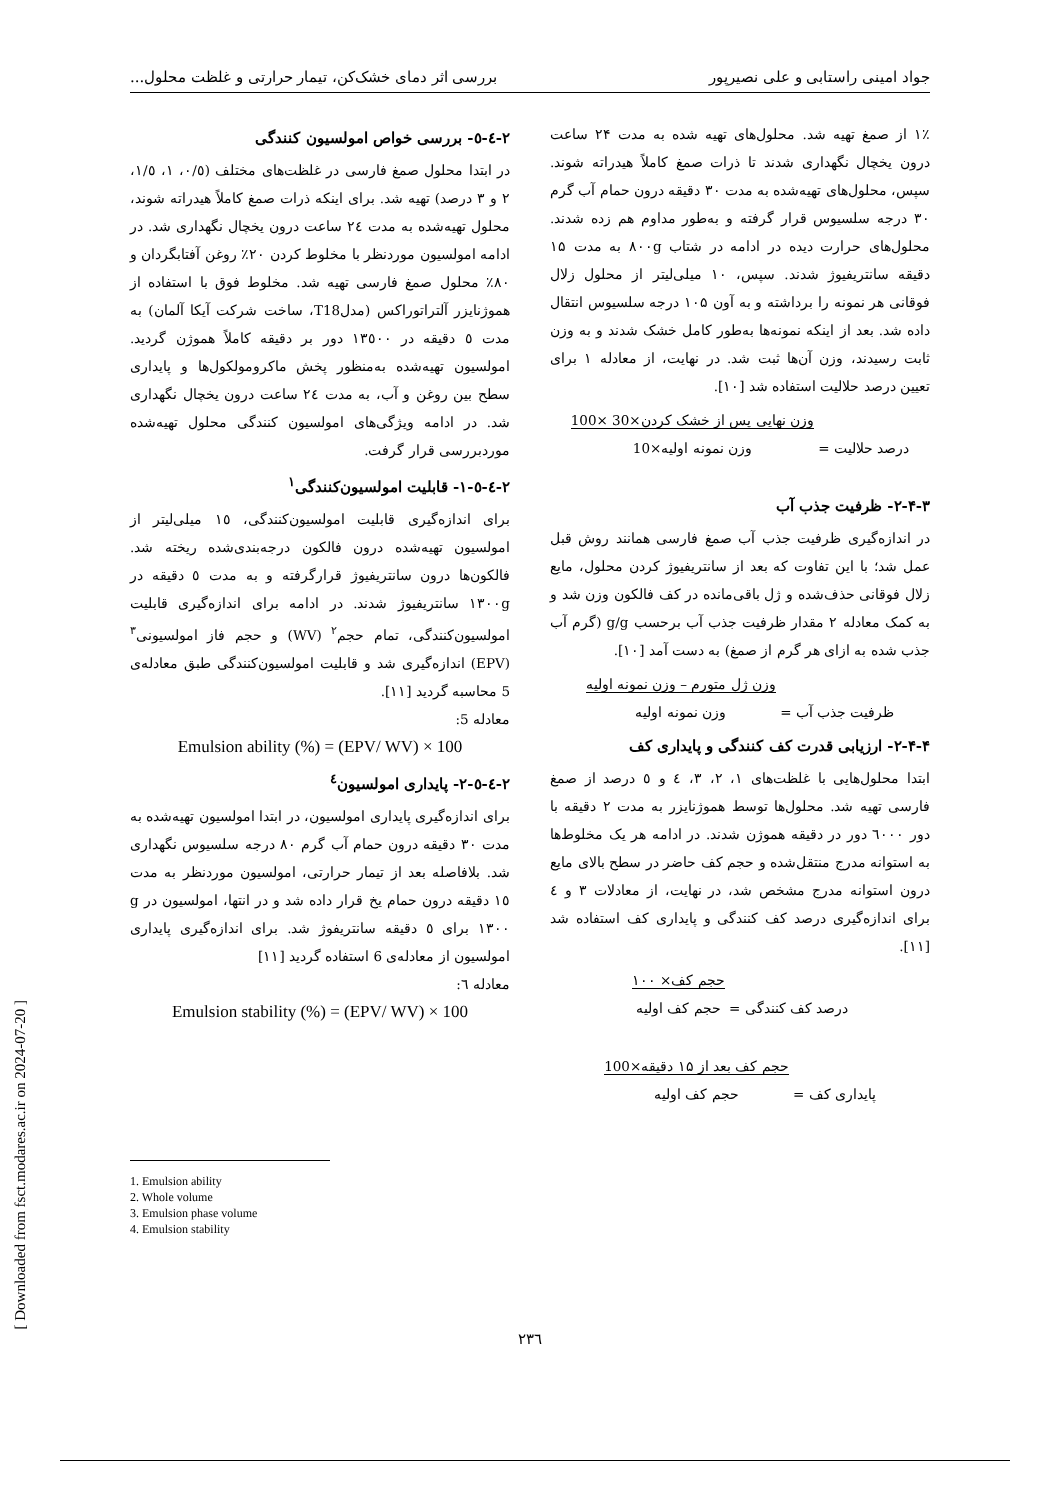جواد امینی راستابی و علی نصیرپور بررسی اثر دمای خشک‌کن، تیمار حرارتی و غلظت محلول...
۱٪ از صمغ تهیه شد. محلول‌های تهیه شده به مدت ۲۴ ساعت درون یخچال نگهداری شدند تا ذرات صمغ کاملاً هیدراته شوند. سپس، محلول‌های تهیه‌شده به مدت ۳۰ دقیقه درون حمام آب گرم ۳۰ درجه سلسیوس قرار گرفته و به‌طور مداوم هم زده شدند. محلول‌های حرارت دیده در ادامه در شتاب ۸۰۰g به مدت ۱۵ دقیقه سانتریفیوژ شدند. سپس، ۱۰ میلی‌لیتر از محلول زلال فوقانی هر نمونه را برداشته و به آون ۱۰۵ درجه سلسیوس انتقال داده شد. بعد از اینکه نمونه‌ها به‌طور کامل خشک شدند و به وزن ثابت رسیدند، وزن آن‌ها ثبت شد. در نهایت، از معادله ۱ برای تعیین درصد حلالیت استفاده شد [۱۰].
درصد حلالیت = وزن نهایی پس از خشک کردن×30 ×100
وزن نمونه اولیه×10
۲-۴-۳- ظرفیت جذب آب
در اندازه‌گیری ظرفیت جذب آب صمغ فارسی همانند روش قبل عمل شد؛ با این تفاوت که بعد از سانتریفیوژ کردن محلول، مایع زلال فوقانی حذف‌شده و ژل باقی‌مانده در کف فالکون وزن شد و به کمک معادله ۲ مقدار ظرفیت جذب آب برحسب g/g (گرم آب جذب شده به ازای هر گرم از صمغ) به دست آمد [۱۰].
ظرفیت جذب آب = وزن ژل متورم – وزن نمونه اولیه
وزن نمونه اولیه
۲-۴-۴- ارزیابی قدرت کف کنندگی و پایداری کف
ابتدا محلول‌هایی با غلظت‌های ۱، ۲، ۳، ٤ و ٥ درصد از صمغ فارسی تهیه شد. محلول‌ها توسط هموژنایزر به مدت ۲ دقیقه با دور ٦۰۰۰ دور در دقیقه هموژن شدند. در ادامه هر یک مخلوط‌ها به استوانه مدرج منتقل‌شده و حجم کف حاضر در سطح بالای مایع درون استوانه مدرج مشخص شد، در نهایت، از معادلات ۳ و ٤ برای اندازه‌گیری درصد کف کنندگی و پایداری کف استفاده شد [۱۱].
درصد کف کنندگی = حجم کف× ۱۰۰
حجم کف اولیه
پایداری کف = حجم کف بعد از ۱۵ دقیقه×100
حجم کف اولیه
۲-٤-٥- بررسی خواص امولسیون کنندگی
در ابتدا محلول صمغ فارسی در غلظت‌های مختلف (۰/٥، ۱، ۱/٥، ۲ و ۳ درصد) تهیه شد. برای اینکه ذرات صمغ کاملاً هیدراته شوند، محلول تهیه‌شده به مدت ۲٤ ساعت درون یخچال نگهداری شد. در ادامه امولسیون موردنظر با مخلوط کردن ۲۰٪ روغن آفتابگردان و ۸۰٪ محلول صمغ فارسی تهیه شد. مخلوط فوق با استفاده از هموژنایزر آلتراتوراکس (مدلT18، ساخت شرکت آیکا آلمان) به مدت ٥ دقیقه در ۱۳٥۰۰ دور بر دقیقه کاملاً هموژن گردید. امولسیون تهیه‌شده به‌منظور پخش ماکرومولکول‌ها و پایداری سطح بین روغن و آب، به مدت ۲٤ ساعت درون یخچال نگهداری شد. در ادامه ویژگی‌های امولسیون کنندگی محلول تهیه‌شده موردبررسی قرار گرفت.
۲-٤-٥-۱- قابلیت امولسیون‌کنندگی<sup>۱</sup>
برای اندازه‌گیری قابلیت امولسیون‌کنندگی، ۱٥ میلی‌لیتر از امولسیون تهیه‌شده درون فالکون درجه‌بندی‌شده ریخته شد. فالکون‌ها درون سانتریفیوژ قرارگرفته و به مدت ٥ دقیقه در ۱۳۰۰g سانتریفیوژ شدند. در ادامه برای اندازه‌گیری قابلیت امولسیون‌کنندگی، تمام حجم<sup>۲</sup> (WV) و حجم فاز امولسیونی<sup>۳</sup> (EPV) اندازه‌گیری شد و قابلیت امولسیون‌کنندگی طبق معادله‌ی 5 محاسبه گردید [۱۱].
معادله 5:
Emulsion ability (%) = (EPV/ WV) × 100
۲-٤-٥-۲- پایداری امولسیون<sup>٤</sup>
برای اندازه‌گیری پایداری امولسیون، در ابتدا امولسیون تهیه‌شده به مدت ۳۰ دقیقه درون حمام آب گرم ۸۰ درجه سلسیوس نگهداری شد. بلافاصله بعد از تیمار حرارتی، امولسیون موردنظر به مدت ۱٥ دقیقه درون حمام یخ قرار داده شد و در انتها، امولسیون در g ۱۳۰۰ برای ٥ دقیقه سانتریفوژ شد. برای اندازه‌گیری پایداری امولسیون از معادله‌ی 6 استفاده گردید [۱۱]
معادله ٦:
Emulsion stability (%) = (EPV/ WV) × 100
1. Emulsion ability
2. Whole volume
3. Emulsion phase volume
4. Emulsion stability
۲۳٦
[ Downloaded from fsct.modares.ac.ir on 2024-07-20 ]